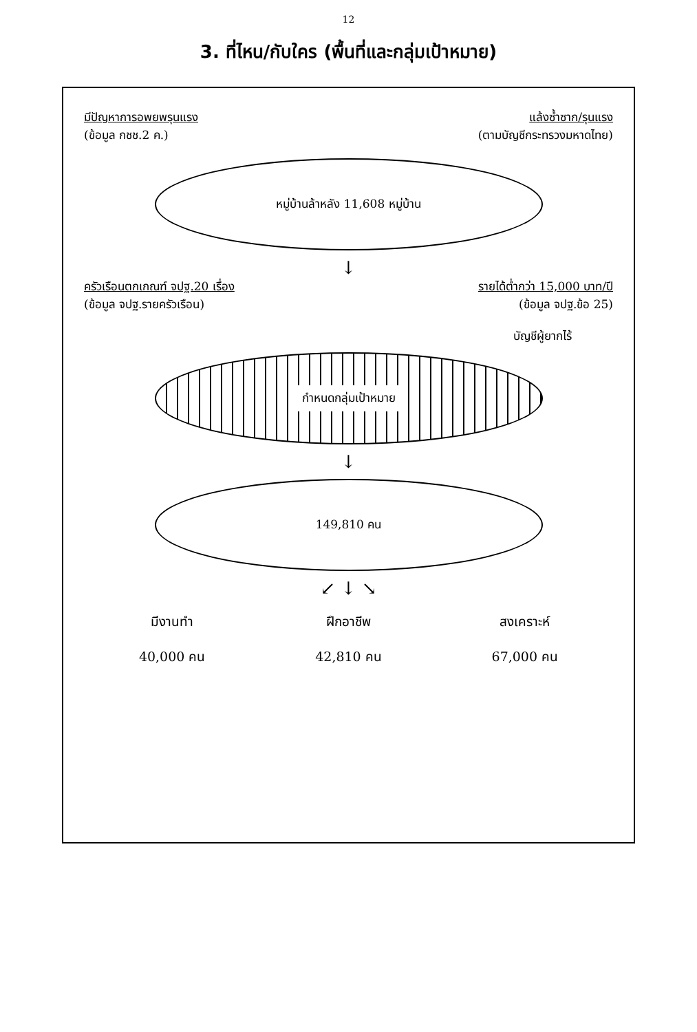12
3. ที่ไหน/กับใคร (พื้นที่และกลุ่มเป้าหมาย)
มีปัญหาการอพยพรุนแรง
(ข้อมูล กชช.2 ค.)
แล้งซ้ำซาก/รุนแรง
(ตามบัญชีกระทรวงมหาดไทย)
หมู่บ้านล้าหลัง 11,608 หมู่บ้าน
↓
ครัวเรือนตกเกณฑ์ จปฐ.20 เรื่อง
(ข้อมูล จปฐ.รายครัวเรือน)
รายได้ต่ำกว่า 15,000 บาท/ปี
(ข้อมูล จปฐ.ข้อ 25)
บัญชีผู้ยากไร้
กำหนดกลุ่มเป้าหมาย
↓
149,810 คน
↙ ↓ ↘
มีงานทำ
40,000 คน
ฝึกอาชีพ
42,810 คน
สงเคราะห์
67,000 คน